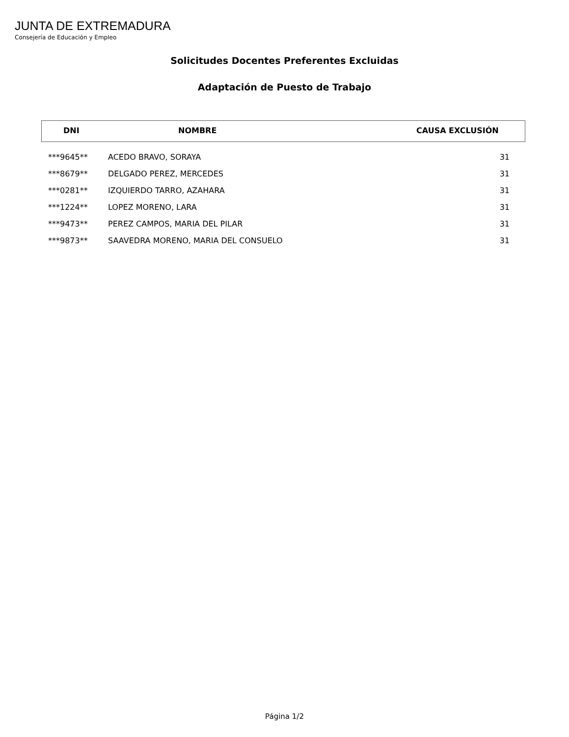JUNTA DE EXTREMADURA
Consejería de Educación y Empleo
Solicitudes Docentes Preferentes Excluidas
Adaptación de Puesto de Trabajo
DNI NOMBRE CAUSA EXCLUSIÓN
| ***9645** | ACEDO BRAVO, SORAYA | 31 |
| ***8679** | DELGADO PEREZ, MERCEDES | 31 |
| ***0281** | IZQUIERDO TARRO, AZAHARA | 31 |
| ***1224** | LOPEZ MORENO, LARA | 31 |
| ***9473** | PEREZ CAMPOS, MARIA DEL PILAR | 31 |
| ***9873** | SAAVEDRA MORENO, MARIA DEL CONSUELO | 31 |
Página 1/2